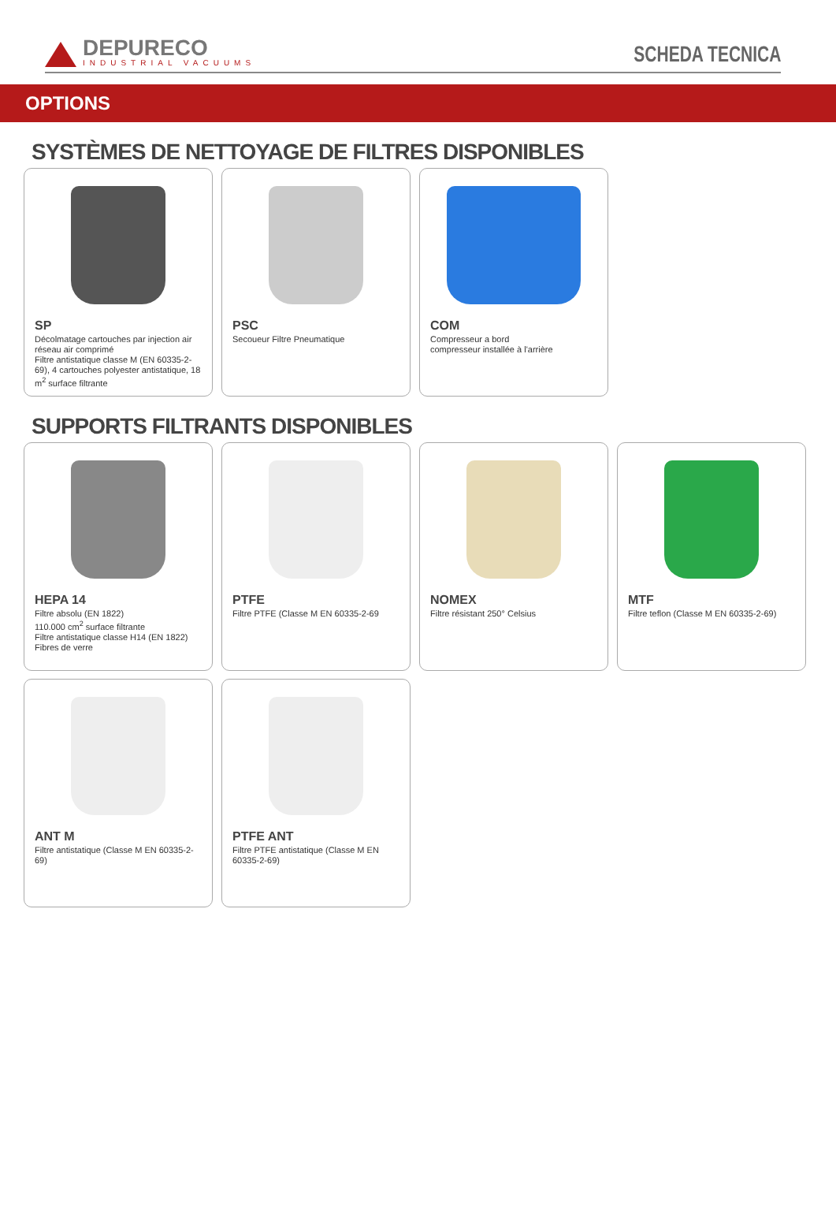DEPURECO
INDUSTRIAL VACUUMS
SCHEDA TECNICA
OPTIONS
SYSTÈMES DE NETTOYAGE DE FILTRES DISPONIBLES
SP
Décolmatage cartouches par injection air réseau air comprimé
Filtre antistatique classe M (EN 60335-2-69), 4 cartouches polyester antistatique, 18 m<sup>2</sup> surface filtrante
PSC
Secoueur Filtre Pneumatique
COM
Compresseur a bord
compresseur installée à l'arrière
SUPPORTS FILTRANTS DISPONIBLES
HEPA 14
Filtre absolu (EN 1822)
110.000 cm<sup>2</sup> surface filtrante
Filtre antistatique classe H14 (EN 1822)
Fibres de verre
PTFE
Filtre PTFE (Classe M EN 60335-2-69
NOMEX
Filtre résistant 250° Celsius
MTF
Filtre teflon (Classe M EN 60335-2-69)
ANT M
Filtre antistatique (Classe M EN 60335-2-69)
PTFE ANT
Filtre PTFE antistatique (Classe M EN 60335-2-69)